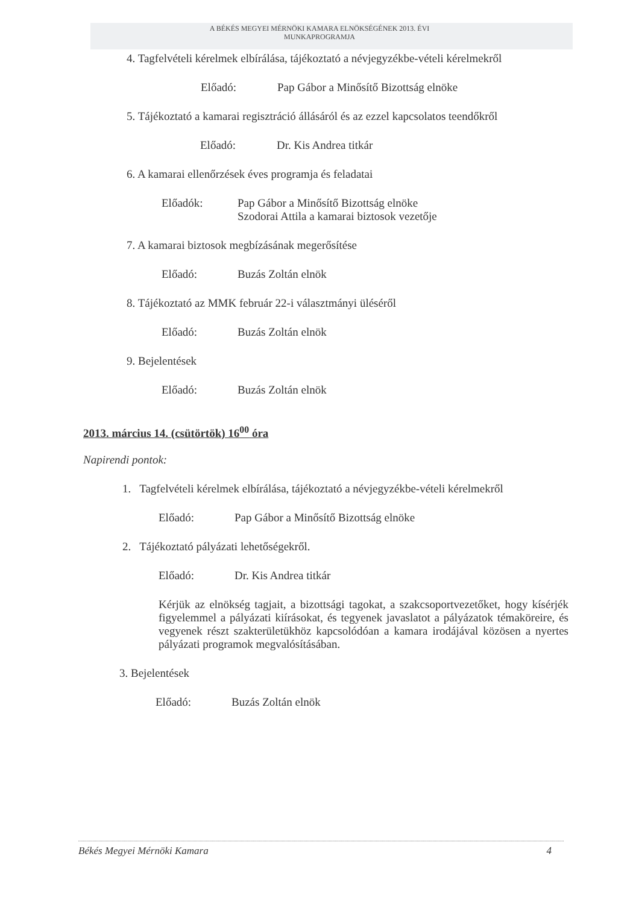A BÉKÉS MEGYEI MÉRNÖKI KAMARA ELNÖKSÉGÉNEK 2013. ÉVI
MUNKAPROGRAMJA
4. Tagfelvételi kérelmek elbírálása, tájékoztató a névjegyzékbe-vételi kérelmekről
Előadó: Pap Gábor a Minősítő Bizottság elnöke
5. Tájékoztató a kamarai regisztráció állásáról és az ezzel kapcsolatos teendőkről
Előadó: Dr. Kis Andrea titkár
6. A kamarai ellenőrzések éves programja és feladatai
Előadók: Pap Gábor a Minősítő Bizottság elnöke
Szodorai Attila a kamarai biztosok vezetője
7. A kamarai biztosok megbízásának megerősítése
Előadó: Buzás Zoltán elnök
8. Tájékoztató az MMK február 22-i választmányi üléséről
Előadó: Buzás Zoltán elnök
9. Bejelentések
Előadó: Buzás Zoltán elnök
2013. március 14. (csütörtök) 16<sup>00</sup> óra
Napirendi pontok:
1. Tagfelvételi kérelmek elbírálása, tájékoztató a névjegyzékbe-vételi kérelmekről
Előadó: Pap Gábor a Minősítő Bizottság elnöke
2. Tájékoztató pályázati lehetőségekről.
Előadó: Dr. Kis Andrea titkár
Kérjük az elnökség tagjait, a bizottsági tagokat, a szakcsoportvezetőket, hogy kísérjék figyelemmel a pályázati kiírásokat, és tegyenek javaslatot a pályázatok témaköreire, és vegyenek részt szakterületükhöz kapcsolódóan a kamara irodájával közösen a nyertes pályázati programok megvalósításában.
3. Bejelentések
Előadó: Buzás Zoltán elnök
Békés Megyei Mérnöki Kamara 4